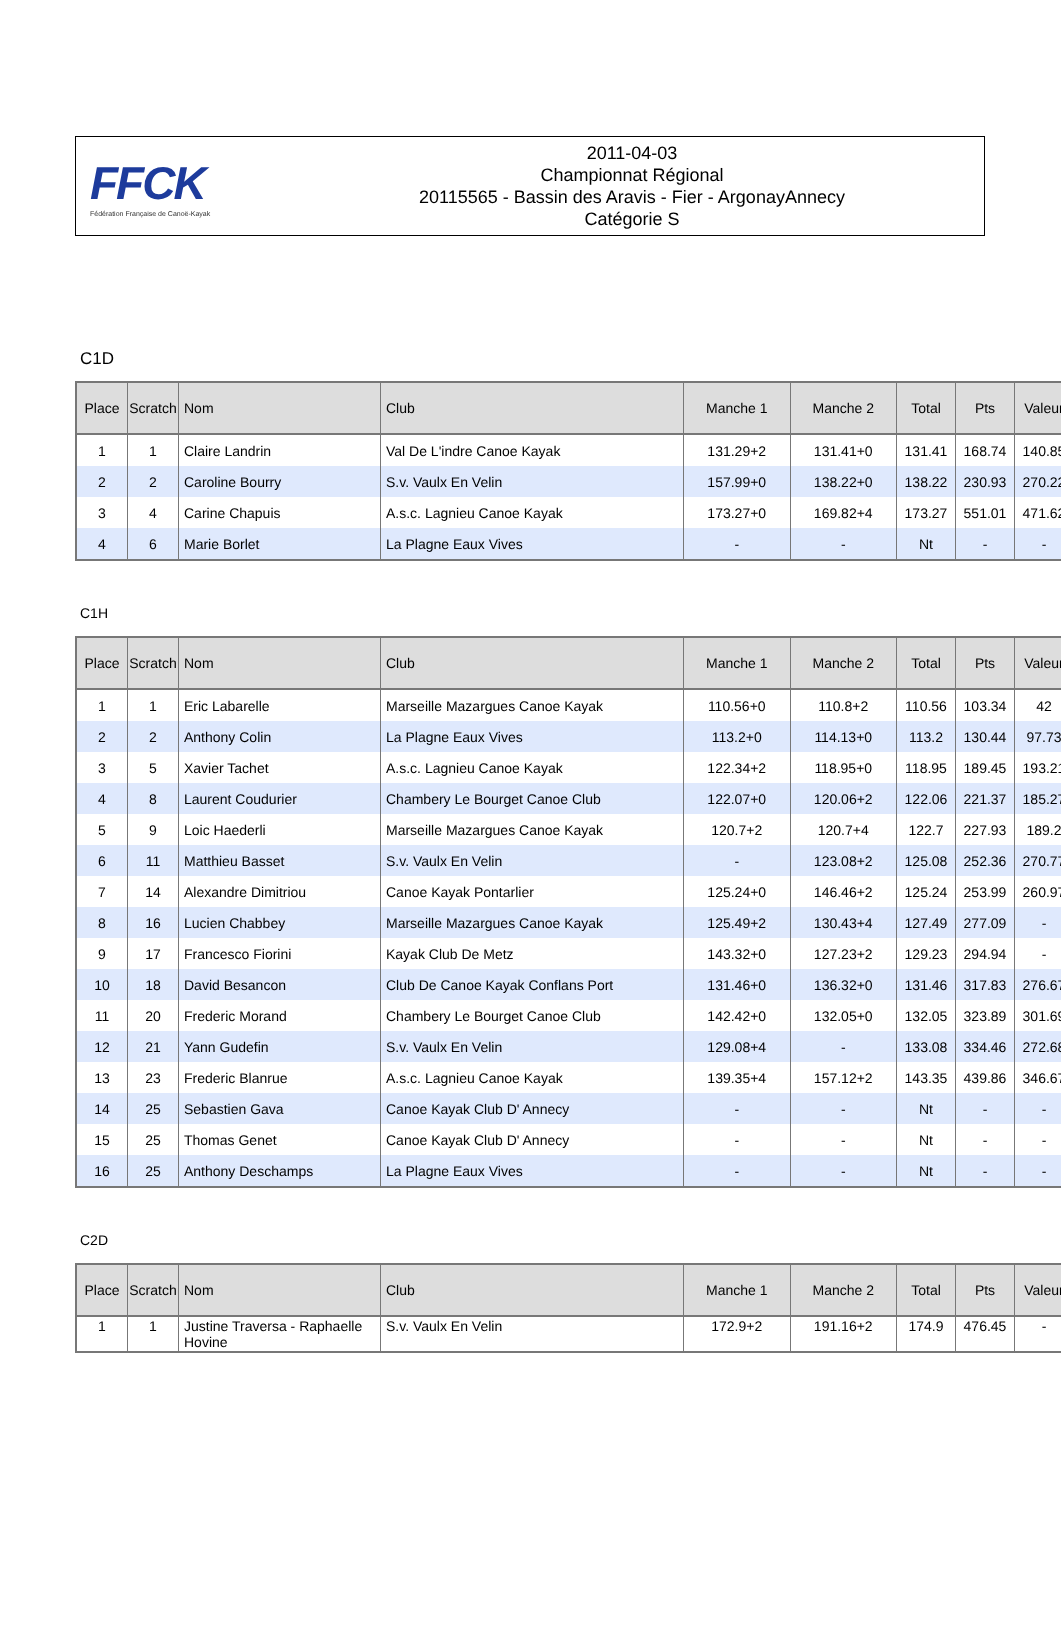FFCK
Fédération Française de Canoë-Kayak
2011-04-03
Championnat Régional
20115565 - Bassin des Aravis - Fier - ArgonayAnnecy
Catégorie S
C1D
| Place | Scratch | Nom | Club | Manche 1 | Manche 2 | Total | Pts | Valeur |
| --- | --- | --- | --- | --- | --- | --- | --- | --- |
| 1 | 1 | Claire Landrin | Val De L'indre Canoe Kayak | 131.29+2 | 131.41+0 | 131.41 | 168.74 | 140.85 |
| 2 | 2 | Caroline Bourry | S.v. Vaulx En Velin | 157.99+0 | 138.22+0 | 138.22 | 230.93 | 270.22 |
| 3 | 4 | Carine Chapuis | A.s.c. Lagnieu Canoe Kayak | 173.27+0 | 169.82+4 | 173.27 | 551.01 | 471.62 |
| 4 | 6 | Marie Borlet | La Plagne Eaux Vives | - | - | Nt | - | - |
C1H
| Place | Scratch | Nom | Club | Manche 1 | Manche 2 | Total | Pts | Valeur |
| --- | --- | --- | --- | --- | --- | --- | --- | --- |
| 1 | 1 | Eric Labarelle | Marseille Mazargues Canoe Kayak | 110.56+0 | 110.8+2 | 110.56 | 103.34 | 42 |
| 2 | 2 | Anthony Colin | La Plagne Eaux Vives | 113.2+0 | 114.13+0 | 113.2 | 130.44 | 97.73 |
| 3 | 5 | Xavier Tachet | A.s.c. Lagnieu Canoe Kayak | 122.34+2 | 118.95+0 | 118.95 | 189.45 | 193.21 |
| 4 | 8 | Laurent Coudurier | Chambery Le Bourget Canoe Club | 122.07+0 | 120.06+2 | 122.06 | 221.37 | 185.27 |
| 5 | 9 | Loic Haederli | Marseille Mazargues Canoe Kayak | 120.7+2 | 120.7+4 | 122.7 | 227.93 | 189.2 |
| 6 | 11 | Matthieu Basset | S.v. Vaulx En Velin | - | 123.08+2 | 125.08 | 252.36 | 270.77 |
| 7 | 14 | Alexandre Dimitriou | Canoe Kayak Pontarlier | 125.24+0 | 146.46+2 | 125.24 | 253.99 | 260.97 |
| 8 | 16 | Lucien Chabbey | Marseille Mazargues Canoe Kayak | 125.49+2 | 130.43+4 | 127.49 | 277.09 | - |
| 9 | 17 | Francesco Fiorini | Kayak Club De Metz | 143.32+0 | 127.23+2 | 129.23 | 294.94 | - |
| 10 | 18 | David Besancon | Club De Canoe Kayak Conflans Port | 131.46+0 | 136.32+0 | 131.46 | 317.83 | 276.67 |
| 11 | 20 | Frederic Morand | Chambery Le Bourget Canoe Club | 142.42+0 | 132.05+0 | 132.05 | 323.89 | 301.69 |
| 12 | 21 | Yann Gudefin | S.v. Vaulx En Velin | 129.08+4 | - | 133.08 | 334.46 | 272.68 |
| 13 | 23 | Frederic Blanrue | A.s.c. Lagnieu Canoe Kayak | 139.35+4 | 157.12+2 | 143.35 | 439.86 | 346.67 |
| 14 | 25 | Sebastien Gava | Canoe Kayak Club D' Annecy | - | - | Nt | - | - |
| 15 | 25 | Thomas Genet | Canoe Kayak Club D' Annecy | - | - | Nt | - | - |
| 16 | 25 | Anthony Deschamps | La Plagne Eaux Vives | - | - | Nt | - | - |
C2D
| Place | Scratch | Nom | Club | Manche 1 | Manche 2 | Total | Pts | Valeur |
| --- | --- | --- | --- | --- | --- | --- | --- | --- |
| 1 | 1 | Justine Traversa - Raphaelle Hovine | S.v. Vaulx En Velin | 172.9+2 | 191.16+2 | 174.9 | 476.45 | - |